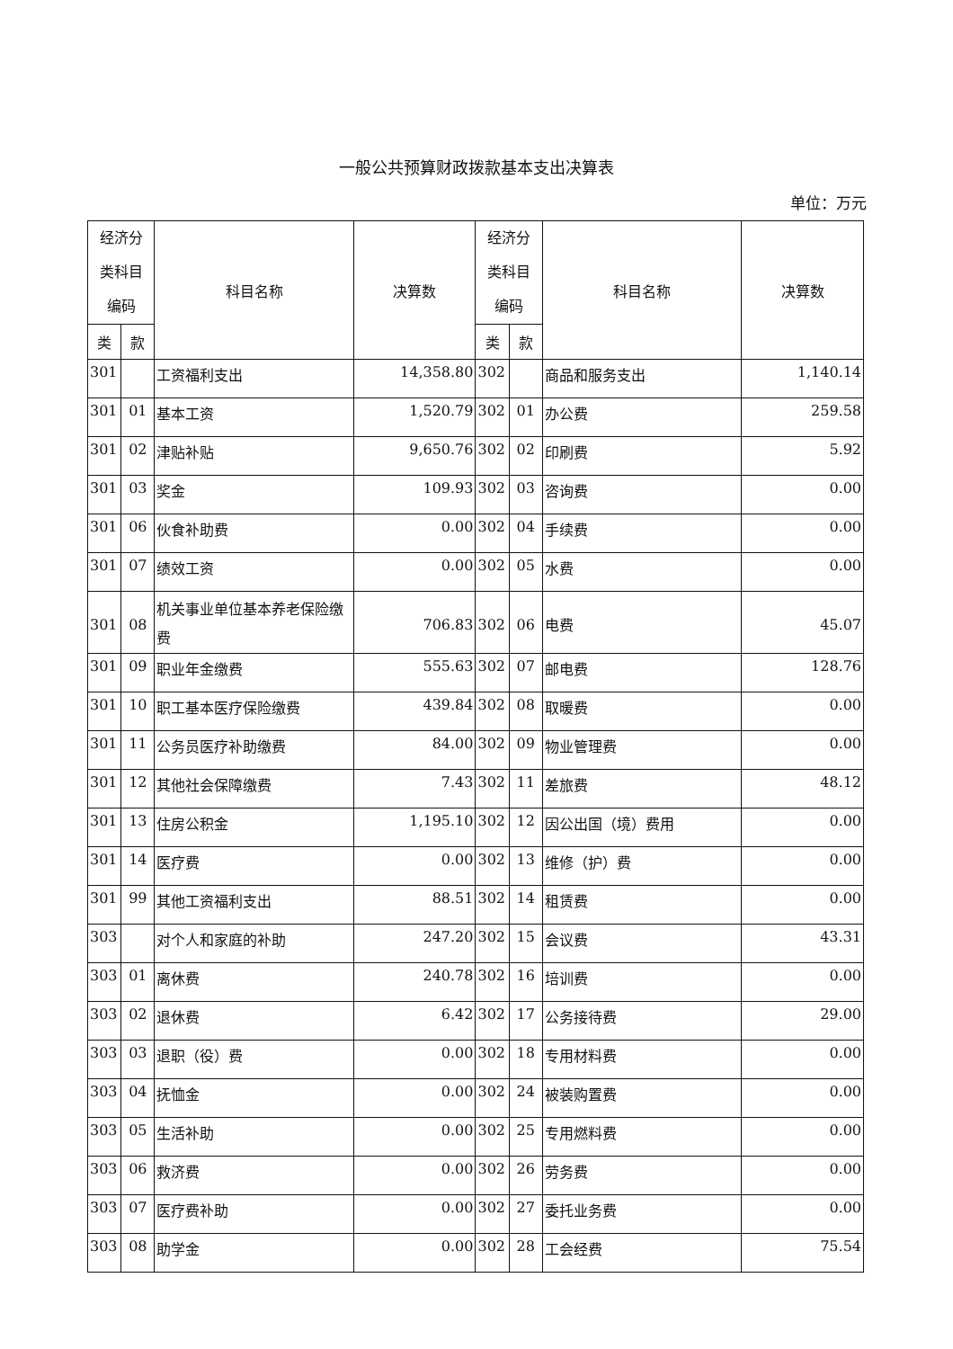一般公共预算财政拨款基本支出决算表
单位：万元
| 经济分 类科目 编码 | | 科目名称 | 决算数 | 经济分 类科目 编码 | | 科目名称 | 决算数 |
| --- | --- | --- | --- | --- | --- | --- | --- |
| 类 | 款 | | | 类 | 款 | | |
| 301 | | 工资福利支出 | 14,358.80 | 302 | | 商品和服务支出 | 1,140.14 |
| 301 | 01 | 基本工资 | 1,520.79 | 302 | 01 | 办公费 | 259.58 |
| 301 | 02 | 津贴补贴 | 9,650.76 | 302 | 02 | 印刷费 | 5.92 |
| 301 | 03 | 奖金 | 109.93 | 302 | 03 | 咨询费 | 0.00 |
| 301 | 06 | 伙食补助费 | 0.00 | 302 | 04 | 手续费 | 0.00 |
| 301 | 07 | 绩效工资 | 0.00 | 302 | 05 | 水费 | 0.00 |
| 301 | 08 | 机关事业单位基本养老保险缴费 | 706.83 | 302 | 06 | 电费 | 45.07 |
| 301 | 09 | 职业年金缴费 | 555.63 | 302 | 07 | 邮电费 | 128.76 |
| 301 | 10 | 职工基本医疗保险缴费 | 439.84 | 302 | 08 | 取暖费 | 0.00 |
| 301 | 11 | 公务员医疗补助缴费 | 84.00 | 302 | 09 | 物业管理费 | 0.00 |
| 301 | 12 | 其他社会保障缴费 | 7.43 | 302 | 11 | 差旅费 | 48.12 |
| 301 | 13 | 住房公积金 | 1,195.10 | 302 | 12 | 因公出国（境）费用 | 0.00 |
| 301 | 14 | 医疗费 | 0.00 | 302 | 13 | 维修（护）费 | 0.00 |
| 301 | 99 | 其他工资福利支出 | 88.51 | 302 | 14 | 租赁费 | 0.00 |
| 303 | | 对个人和家庭的补助 | 247.20 | 302 | 15 | 会议费 | 43.31 |
| 303 | 01 | 离休费 | 240.78 | 302 | 16 | 培训费 | 0.00 |
| 303 | 02 | 退休费 | 6.42 | 302 | 17 | 公务接待费 | 29.00 |
| 303 | 03 | 退职（役）费 | 0.00 | 302 | 18 | 专用材料费 | 0.00 |
| 303 | 04 | 抚恤金 | 0.00 | 302 | 24 | 被装购置费 | 0.00 |
| 303 | 05 | 生活补助 | 0.00 | 302 | 25 | 专用燃料费 | 0.00 |
| 303 | 06 | 救济费 | 0.00 | 302 | 26 | 劳务费 | 0.00 |
| 303 | 07 | 医疗费补助 | 0.00 | 302 | 27 | 委托业务费 | 0.00 |
| 303 | 08 | 助学金 | 0.00 | 302 | 28 | 工会经费 | 75.54 |